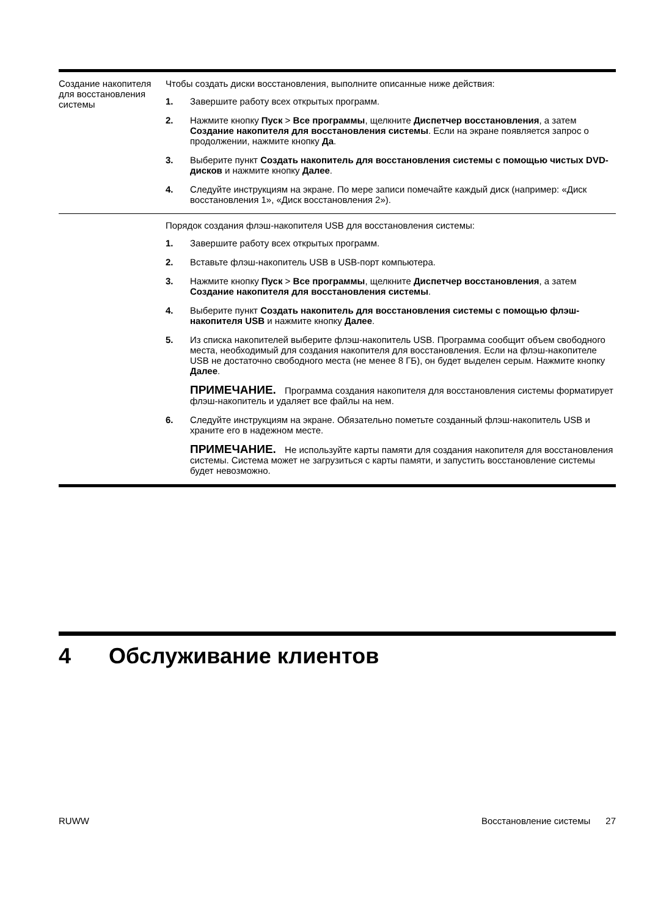| Создание накопителя для восстановления системы | Чтобы создать диски восстановления, выполните описанные ниже действия: 1. Завершите работу всех открытых программ. 2. Нажмите кнопку Пуск > Все программы , щелкните Диспетчер восстановления , а затем Создание накопителя для восстановления системы . Если на экране появляется запрос о продолжении, нажмите кнопку Да . 3. Выберите пункт Создать накопитель для восстановления системы с помощью чистых DVD-дисков и нажмите кнопку Далее . 4. Следуйте инструкциям на экране. По мере записи помечайте каждый диск (например: «Диск восстановления 1», «Диск восстановления 2»). |
| | Порядок создания флэш-накопителя USB для восстановления системы: 1. Завершите работу всех открытых программ. 2. Вставьте флэш-накопитель USB в USB-порт компьютера. 3. Нажмите кнопку Пуск > Все программы , щелкните Диспетчер восстановления , а затем Создание накопителя для восстановления системы . 4. Выберите пункт Создать накопитель для восстановления системы с помощью флэш-накопителя USB и нажмите кнопку Далее . 5. Из списка накопителей выберите флэш-накопитель USB. Программа сообщит объем свободного места, необходимый для создания накопителя для восстановления. Если на флэш-накопителе USB не достаточно свободного места (не менее 8 ГБ), он будет выделен серым. Нажмите кнопку Далее . ПРИМЕЧАНИЕ. Программа создания накопителя для восстановления системы форматирует флэш-накопитель и удаляет все файлы на нем. 6. Следуйте инструкциям на экране. Обязательно пометьте созданный флэш-накопитель USB и храните его в надежном месте. ПРИМЕЧАНИЕ. Не используйте карты памяти для создания накопителя для восстановления системы. Система может не загрузиться с карты памяти, и запустить восстановление системы будет невозможно. |
4 Обслуживание клиентов
RUWW Восстановление системы 27